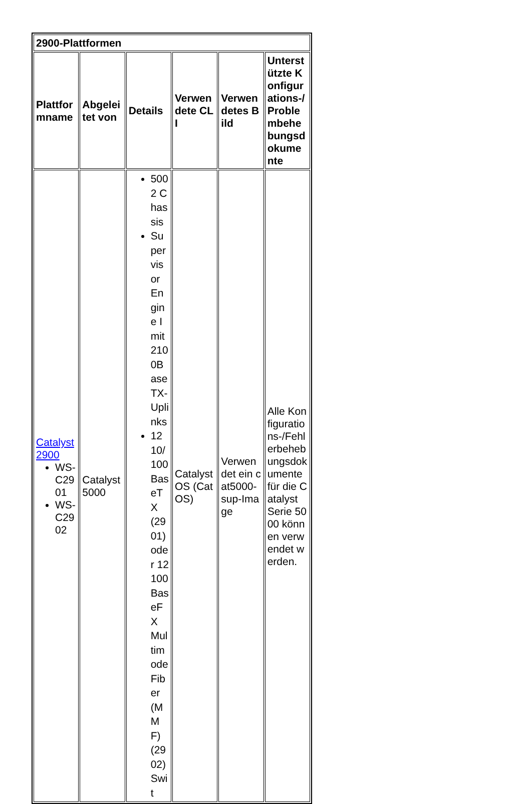| 2900-Plattformen | | | | | |
| --- | --- | --- | --- | --- | --- |
| Plattformname | Abgeleitet von | Details | Verwendete CLI | Verwendetes Bild | Unterstützte Konfigurations-/Problembehebungsdokumente |
| Catalyst 2900 WS-C2901 WS-C2902 | Catalyst 5000 | 5002 Chassis Supervisor Engine I mit 2100BaseTX-Uplinks 12 10/100 BaseTX (2901) oder 12 100 BaseFX Multimode Fiber (MMF) (2902) Swit | Catalyst OS (CatOS) | Verwendet ein cat5000-sup-Image | Alle Konfigurations-/Fehlerbehebungsdokumente für die Catalyst Serie 5000 können verwendet werden. |